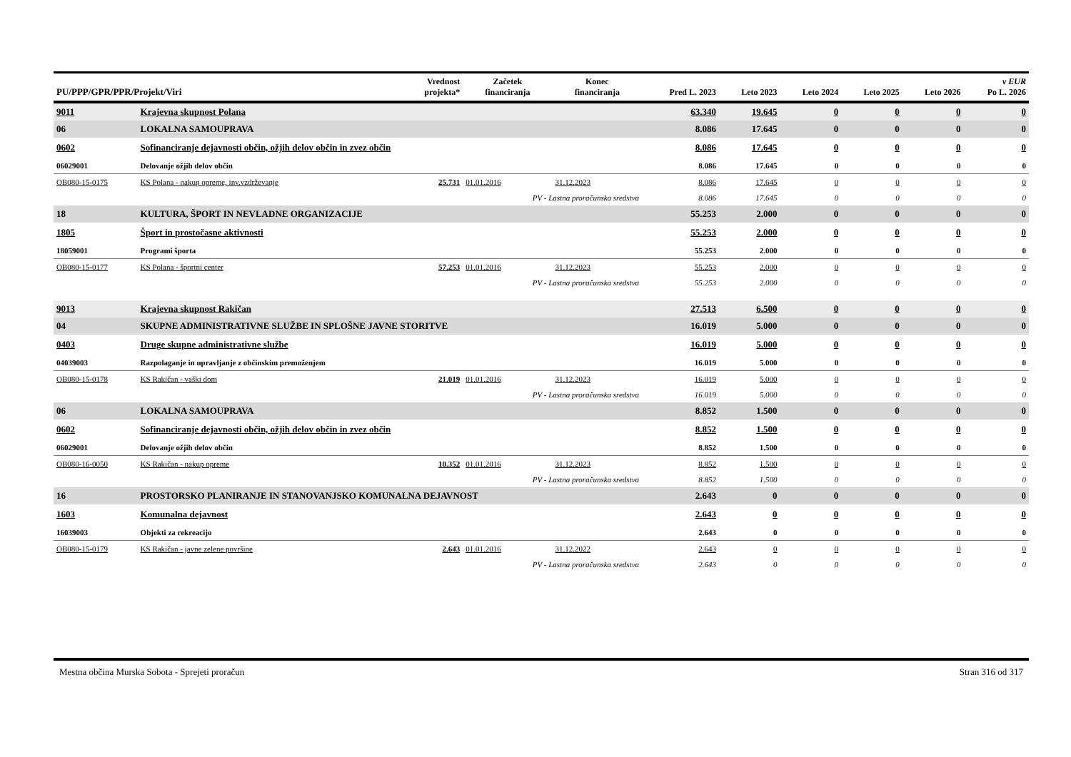| PU/PPP/GPR/PPR/Projekt/Viri | | Vrednost projekta* | Začetek financiranja | Konec financiranja | Pred L. 2023 | Leto 2023 | Leto 2024 | Leto 2025 | Leto 2026 | v EUR Po L. 2026 |
| --- | --- | --- | --- | --- | --- | --- | --- | --- | --- | --- |
| 9011 | Krajevna skupnost Polana | | | | 63.340 | 19.645 | 0 | 0 | 0 | 0 |
| 06 | LOKALNA SAMOUPRAVA | | | | 8.086 | 17.645 | 0 | 0 | 0 | 0 |
| 0602 | Sofinanciranje dejavnosti občin, ožjih delov občin in zvez občin | | | | 8.086 | 17.645 | 0 | 0 | 0 | 0 |
| 06029001 | Delovanje ožjih delov občin | | | | 8.086 | 17.645 | 0 | 0 | 0 | 0 |
| OB080-15-0175 | KS Polana - nakup opreme, inv.vzdrževanje | 25.731 | 01.01.2016 | 31.12.2023 | 8.086 | 17.645 | 0 | 0 | 0 | 0 |
| | PV - Lastna proračunska sredstva | | | | 8.086 | 17.645 | 0 | 0 | 0 | 0 |
| 18 | KULTURA, ŠPORT IN NEVLADNE ORGANIZACIJE | | | | 55.253 | 2.000 | 0 | 0 | 0 | 0 |
| 1805 | Šport in prostočasne aktivnosti | | | | 55.253 | 2.000 | 0 | 0 | 0 | 0 |
| 18059001 | Programi športa | | | | 55.253 | 2.000 | 0 | 0 | 0 | 0 |
| OB080-15-0177 | KS Polana - športni center | 57.253 | 01.01.2016 | 31.12.2023 | 55.253 | 2.000 | 0 | 0 | 0 | 0 |
| | PV - Lastna proračunska sredstva | | | | 55.253 | 2.000 | 0 | 0 | 0 | 0 |
| 9013 | Krajevna skupnost Rakičan | | | | 27.513 | 6.500 | 0 | 0 | 0 | 0 |
| 04 | SKUPNE ADMINISTRATIVNE SLUŽBE IN SPLOŠNE JAVNE STORITVE | | | | 16.019 | 5.000 | 0 | 0 | 0 | 0 |
| 0403 | Druge skupne administrativne službe | | | | 16.019 | 5.000 | 0 | 0 | 0 | 0 |
| 04039003 | Razpolaganje in upravljanje z občinskim premoženjem | | | | 16.019 | 5.000 | 0 | 0 | 0 | 0 |
| OB080-15-0178 | KS Rakičan - vaški dom | 21.019 | 01.01.2016 | 31.12.2023 | 16.019 | 5.000 | 0 | 0 | 0 | 0 |
| | PV - Lastna proračunska sredstva | | | | 16.019 | 5.000 | 0 | 0 | 0 | 0 |
| 06 | LOKALNA SAMOUPRAVA | | | | 8.852 | 1.500 | 0 | 0 | 0 | 0 |
| 0602 | Sofinanciranje dejavnosti občin, ožjih delov občin in zvez občin | | | | 8.852 | 1.500 | 0 | 0 | 0 | 0 |
| 06029001 | Delovanje ožjih delov občin | | | | 8.852 | 1.500 | 0 | 0 | 0 | 0 |
| OB080-16-0050 | KS Rakičan - nakup opreme | 10.352 | 01.01.2016 | 31.12.2023 | 8.852 | 1.500 | 0 | 0 | 0 | 0 |
| | PV - Lastna proračunska sredstva | | | | 8.852 | 1.500 | 0 | 0 | 0 | 0 |
| 16 | PROSTORSKO PLANIRANJE IN STANOVANJSKO KOMUNALNA DEJAVNOST | | | | 2.643 | 0 | 0 | 0 | 0 | 0 |
| 1603 | Komunalna dejavnost | | | | 2.643 | 0 | 0 | 0 | 0 | 0 |
| 16039003 | Objekti za rekreacijo | | | | 2.643 | 0 | 0 | 0 | 0 | 0 |
| OB080-15-0179 | KS Rakičan - javne zelene površine | 2.643 | 01.01.2016 | 31.12.2022 | 2.643 | 0 | 0 | 0 | 0 | 0 |
| | PV - Lastna proračunska sredstva | | | | 2.643 | 0 | 0 | 0 | 0 | 0 |
Mestna občina Murska Sobota - Sprejeti proračun Stran 316 od 317